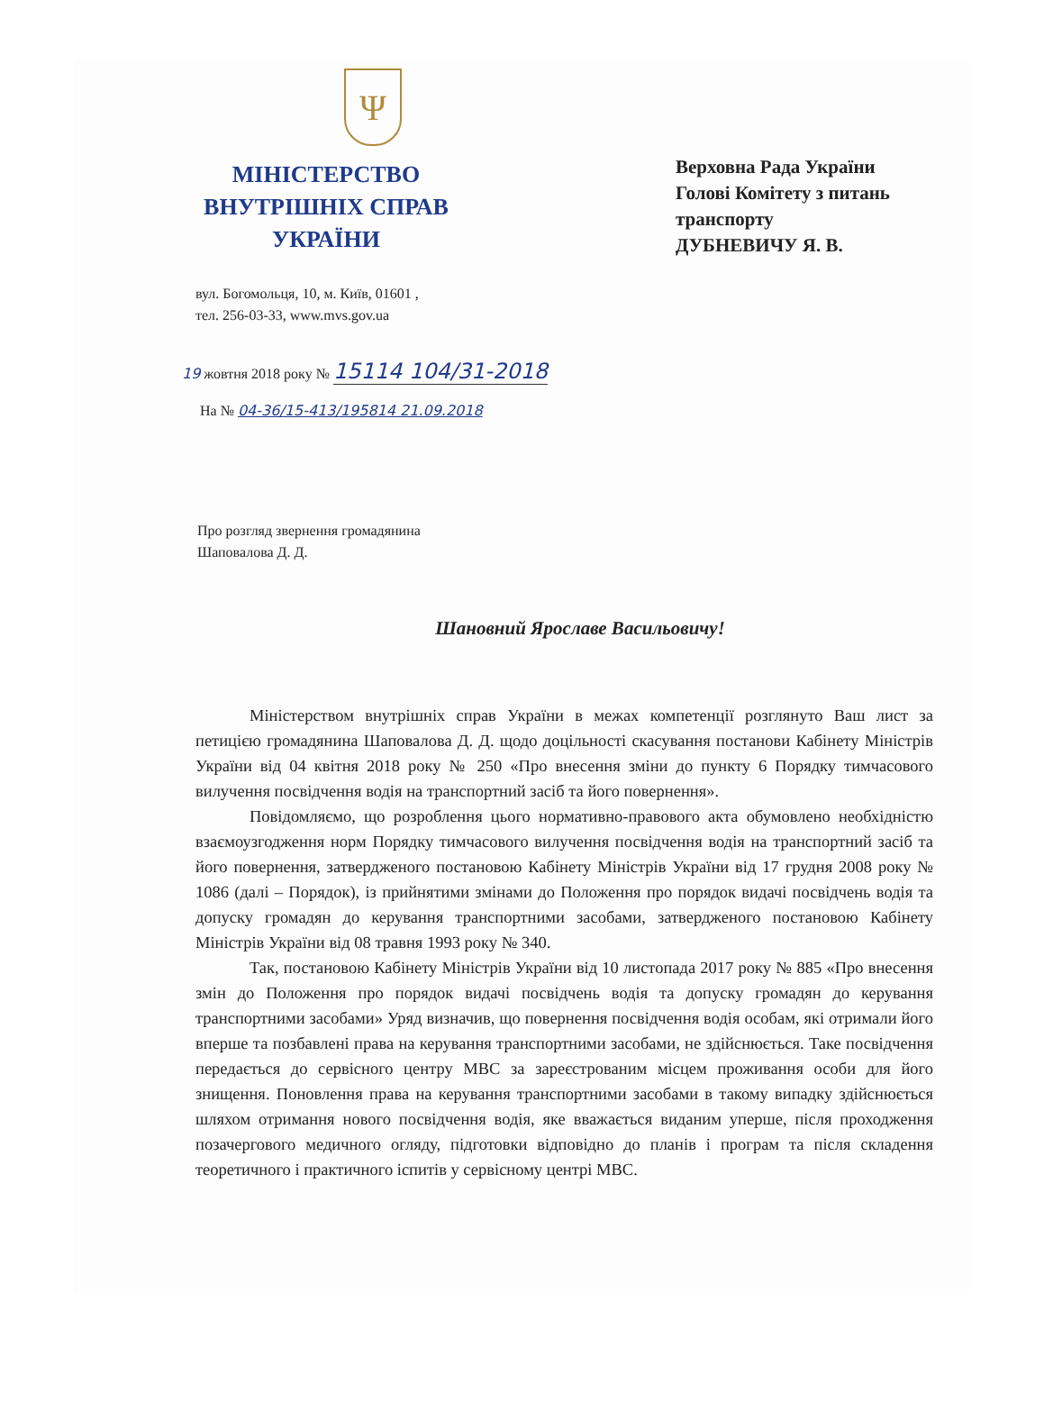Ψ
МІНІСТЕРСТВО
ВНУТРІШНІХ СПРАВ
УКРАЇНИ
вул. Богомольця, 10, м. Київ, 01601 ,
тел. 256-03-33, www.mvs.gov.ua
Верховна Рада України
Голові Комітету з питань
транспорту
ДУБНЕВИЧУ Я. В.
19 жовтня 2018 року № 15114 104/31-2018
На № 04-36/15-413/195814 21.09.2018
Про розгляд звернення громадянина
Шаповалова Д. Д.
Шановний Ярославе Васильовичу!
Міністерством внутрішніх справ України в межах компетенції розглянуто Ваш лист за петицією громадянина Шаповалова Д. Д. щодо доцільності скасування постанови Кабінету Міністрів України від 04 квітня 2018 року № 250 «Про внесення зміни до пункту 6 Порядку тимчасового вилучення посвідчення водія на транспортний засіб та його повернення».
Повідомляємо, що розроблення цього нормативно-правового акта обумовлено необхідністю взаємоузгодження норм Порядку тимчасового вилучення посвідчення водія на транспортний засіб та його повернення, затвердженого постановою Кабінету Міністрів України від 17 грудня 2008 року № 1086 (далі – Порядок), із прийнятими змінами до Положення про порядок видачі посвідчень водія та допуску громадян до керування транспортними засобами, затвердженого постановою Кабінету Міністрів України від 08 травня 1993 року № 340.
Так, постановою Кабінету Міністрів України від 10 листопада 2017 року № 885 «Про внесення змін до Положення про порядок видачі посвідчень водія та допуску громадян до керування транспортними засобами» Уряд визначив, що повернення посвідчення водія особам, які отримали його вперше та позбавлені права на керування транспортними засобами, не здійснюється. Таке посвідчення передається до сервісного центру МВС за зареєстрованим місцем проживання особи для його знищення. Поновлення права на керування транспортними засобами в такому випадку здійснюється шляхом отримання нового посвідчення водія, яке вважається виданим уперше, після проходження позачергового медичного огляду, підготовки відповідно до планів і програм та після складення теоретичного і практичного іспитів у сервісному центрі МВС.